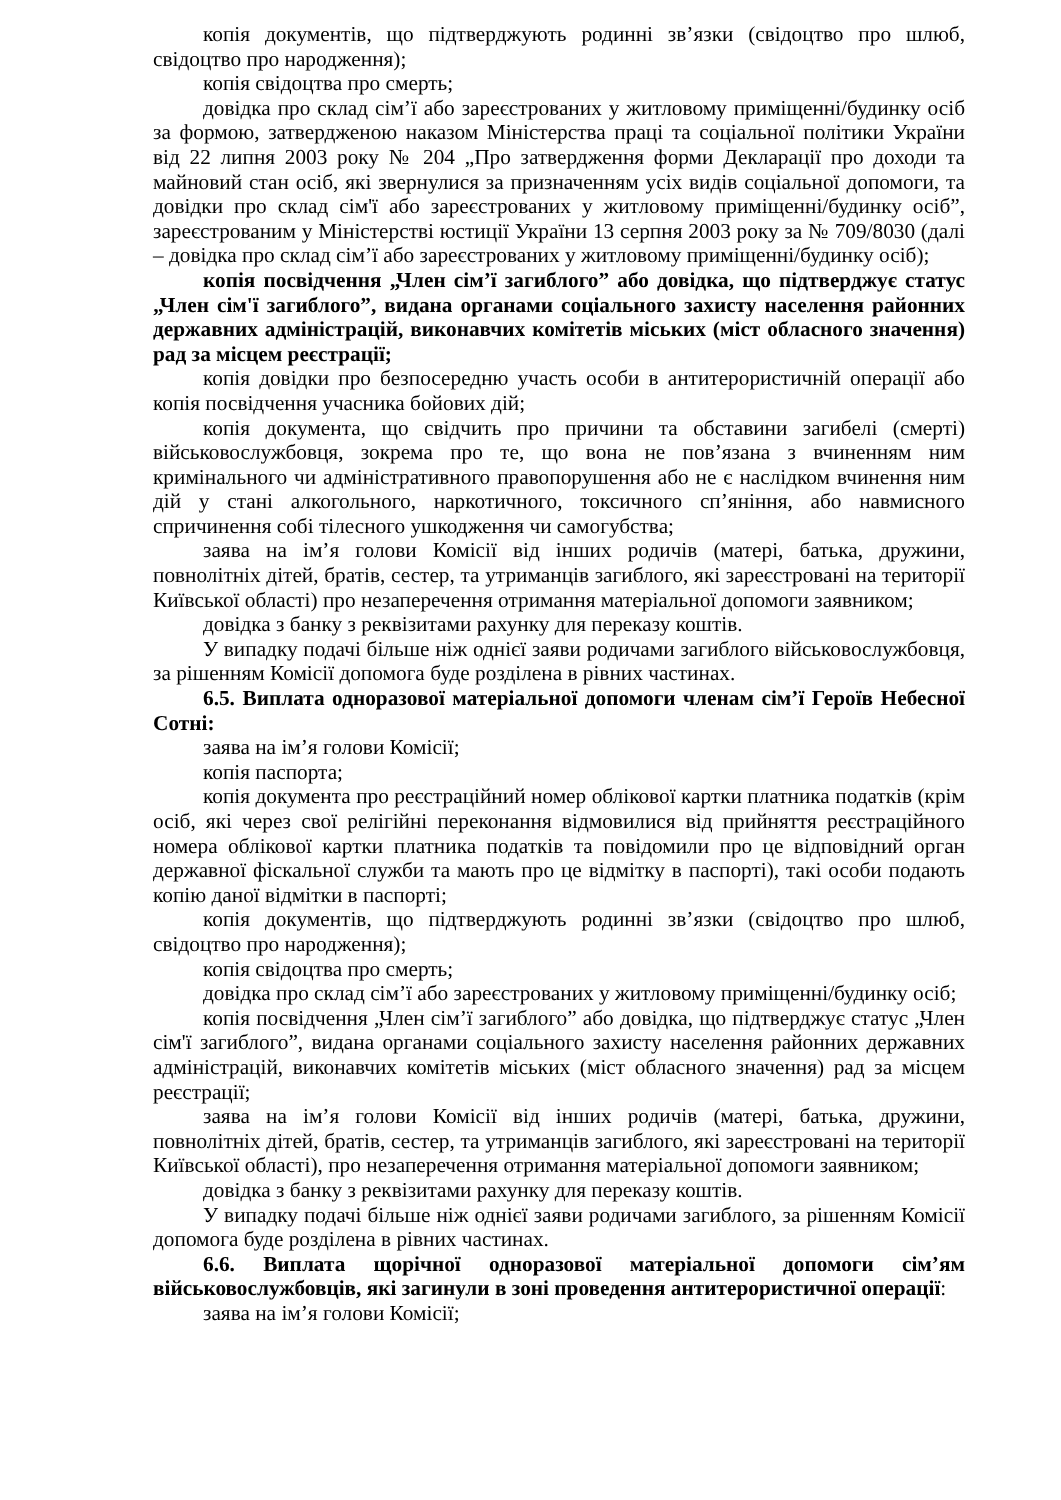копія документів, що підтверджують родинні зв’язки (свідоцтво про шлюб, свідоцтво про народження);
копія свідоцтва про смерть;
довідка про склад сім’ї або зареєстрованих у житловому приміщенні/будинку осіб за формою, затвердженою наказом Міністерства праці та соціальної політики України від 22 липня 2003 року № 204 „Про затвердження форми Декларації про доходи та майновий стан осіб, які звернулися за призначенням усіх видів соціальної допомоги, та довідки про склад сім'ї або зареєстрованих у житловому приміщенні/будинку осіб”, зареєстрованим у Міністерстві юстиції України 13 серпня 2003 року за № 709/8030 (далі – довідка про склад сім’ї або зареєстрованих у житловому приміщенні/будинку осіб);
копія посвідчення „Член сім’ї загиблого” або довідка, що підтверджує статус „Член сім'ї загиблого”, видана органами соціального захисту населення районних державних адміністрацій, виконавчих комітетів міських (міст обласного значення) рад за місцем реєстрації;
копія довідки про безпосередню участь особи в антитерористичній операції або копія посвідчення учасника бойових дій;
копія документа, що свідчить про причини та обставини загибелі (смерті) військовослужбовця, зокрема про те, що вона не пов’язана з вчиненням ним кримінального чи адміністративного правопорушення або не є наслідком вчинення ним дій у стані алкогольного, наркотичного, токсичного сп’яніння, або навмисного спричинення собі тілесного ушкодження чи самогубства;
заява на ім’я голови Комісії від інших родичів (матері, батька, дружини, повнолітніх дітей, братів, сестер, та утриманців загиблого, які зареєстровані на території Київської області) про незаперечення отримання матеріальної допомоги заявником;
довідка з банку з реквізитами рахунку для переказу коштів.
У випадку подачі більше ніж однієї заяви родичами загиблого військовослужбовця, за рішенням Комісії допомога буде розділена в рівних частинах.
6.5. Виплата одноразової матеріальної допомоги членам сім’ї Героїв Небесної Сотні:
заява на ім’я голови Комісії;
копія паспорта;
копія документа про реєстраційний номер облікової картки платника податків (крім осіб, які через свої релігійні переконання відмовилися від прийняття реєстраційного номера облікової картки платника податків та повідомили про це відповідний орган державної фіскальної служби та мають про це відмітку в паспорті), такі особи подають копію даної відмітки в паспорті;
копія документів, що підтверджують родинні зв’язки (свідоцтво про шлюб, свідоцтво про народження);
копія свідоцтва про смерть;
довідка про склад сім’ї або зареєстрованих у житловому приміщенні/будинку осіб;
копія посвідчення „Член сім’ї загиблого” або довідка, що підтверджує статус „Член сім'ї загиблого”, видана органами соціального захисту населення районних державних адміністрацій, виконавчих комітетів міських (міст обласного значення) рад за місцем реєстрації;
заява на ім’я голови Комісії від інших родичів (матері, батька, дружини, повнолітніх дітей, братів, сестер, та утриманців загиблого, які зареєстровані на території Київської області), про незаперечення отримання матеріальної допомоги заявником;
довідка з банку з реквізитами рахунку для переказу коштів.
У випадку подачі більше ніж однієї заяви родичами загиблого, за рішенням Комісії допомога буде розділена в рівних частинах.
6.6. Виплата щорічної одноразової матеріальної допомоги сім’ям військовослужбовців, які загинули в зоні проведення антитерористичної операції:
заява на ім’я голови Комісії;